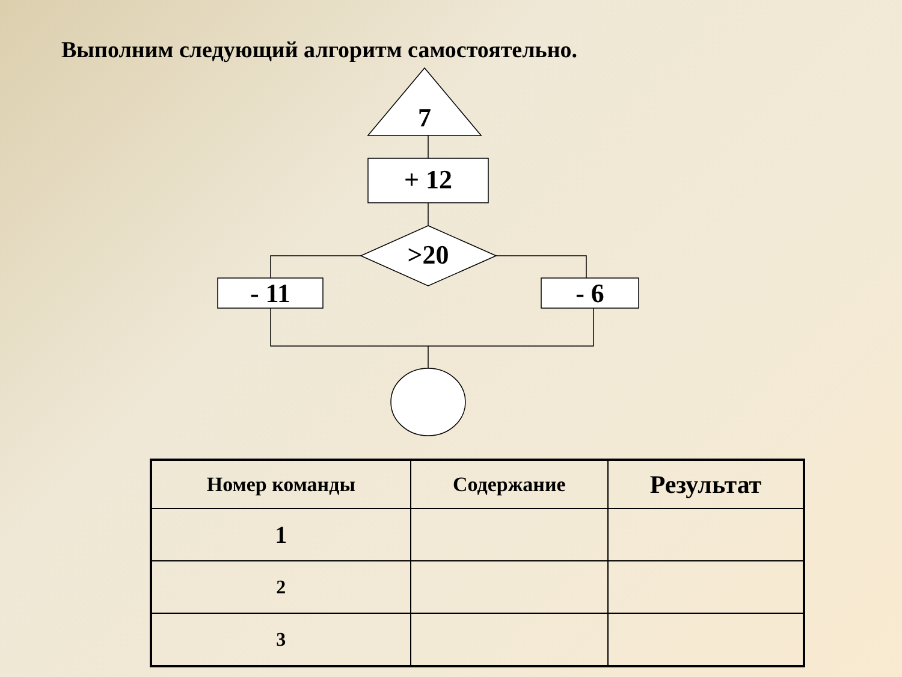Выполним следующий алгоритм самостоятельно.
7
+ 12
>20
- 11 - 6
| Номер команды | Содержание | Результат |
| --- | --- | --- |
| 1 | | |
| 2 | | |
| 3 | | |